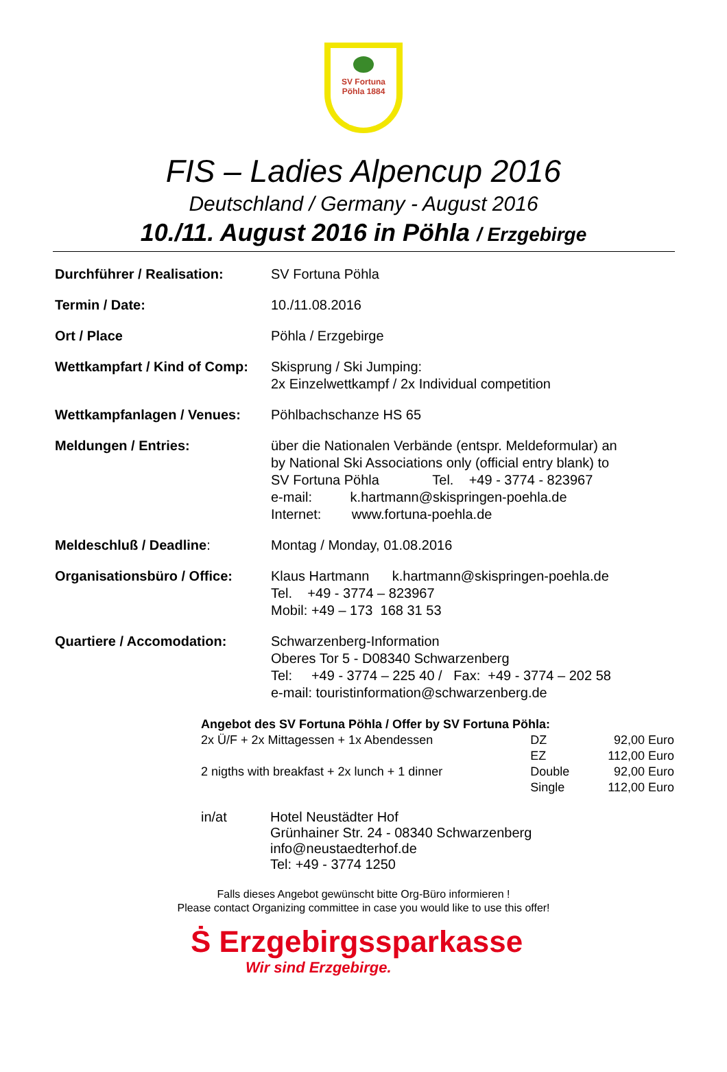SV Fortuna
Pöhla 1884
FIS – Ladies Alpencup 2016
Deutschland / Germany - August 2016
10./11. August 2016 in Pöhla / Erzgebirge
Durchführer / Realisation: SV Fortuna Pöhla
Termin / Date: 10./11.08.2016
Ort / Place Pöhla / Erzgebirge
Wettkampfart / Kind of Comp:
Skisprung / Ski Jumping:
2x Einzelwettkampf / 2x Individual competition
Wettkampfanlagen / Venues: Pöhlbachschanze HS 65
Meldungen / Entries: über die Nationalen Verbände (entspr. Meldeformular) an
by National Ski Associations only (official entry blank) to
SV Fortuna Pöhla Tel. +49 - 3774 - 823967
e-mail: k.hartmann@skispringen-poehla.de
Internet: www.fortuna-poehla.de
Meldeschluß / Deadline: Montag / Monday, 01.08.2016
Organisationsbüro / Office:
Klaus Hartmann k.hartmann@skispringen-poehla.de
Tel. +49 - 3774 – 823967
Mobil: +49 – 173 168 31 53
Quartiere / Accomodation: Schwarzenberg-Information
Oberes Tor 5 - D08340 Schwarzenberg
Tel: +49 - 3774 – 225 40 / Fax: +49 - 3774 – 202 58
e-mail: touristinformation@schwarzenberg.de
Angebot des SV Fortuna Pöhla / Offer by SV Fortuna Pöhla:
| 2x Ü/F + 2x Mittagessen + 1x Abendessen | DZ | 92,00 Euro |
| | EZ | 112,00 Euro |
| 2 nigths with breakfast + 2x lunch + 1 dinner | Double | 92,00 Euro |
| | Single | 112,00 Euro |
in/at Hotel Neustädter Hof
Grünhainer Str. 24 - 08340 Schwarzenberg
info@neustaedterhof.de
Tel: +49 - 3774 1250
Falls dieses Angebot gewünscht bitte Org-Büro informieren !
Please contact Organizing committee in case you would like to use this offer!
Ṡ Erzgebirgssparkasse
Wir sind Erzgebirge.